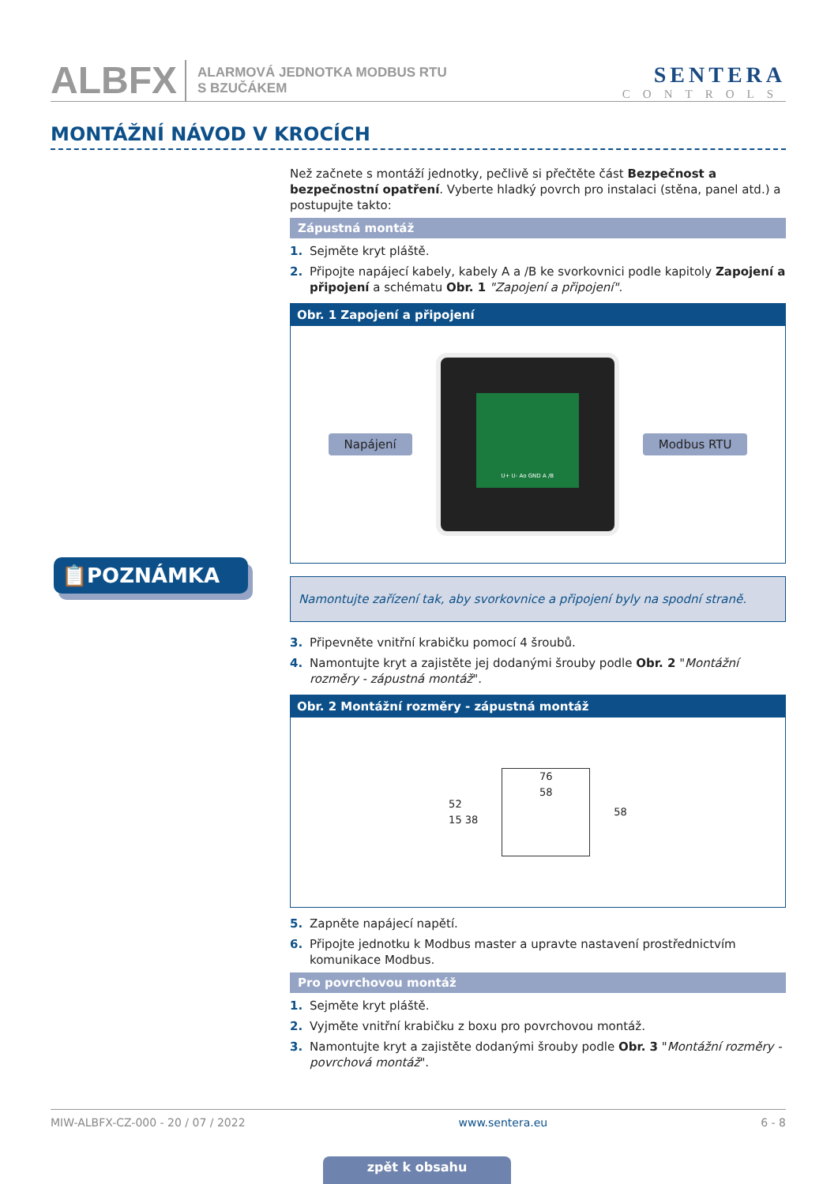ALBFX ALARMOVÁ JEDNOTKA MODBUS RTU
S BZUČÁKEM SENTERA
CONTROLS
MONTÁŽNÍ NÁVOD V KROCÍCH
📋POZNÁMKA
Než začnete s montáží jednotky, pečlivě si přečtěte část Bezpečnost a bezpečnostní opatření. Vyberte hladký povrch pro instalaci (stěna, panel atd.) a postupujte takto:
Zápustná montáž
1. Sejměte kryt pláště.
2. Připojte napájecí kabely, kabely A a /B ke svorkovnici podle kapitoly Zapojení a připojení a schématu Obr. 1 "Zapojení a připojení".
Obr. 1 Zapojení a připojení
Napájení
U+ U- Ao GND A /B
Modbus RTU
Namontujte zařízení tak, aby svorkovnice a připojení byly na spodní straně.
3. Připevněte vnitřní krabičku pomocí 4 šroubů.
4. Namontujte kryt a zajistěte jej dodanými šrouby podle Obr. 2 "Montážní rozměry - zápustná montáž".
Obr. 2 Montážní rozměry - zápustná montáž
52
15 38
76
58
58
5. Zapněte napájecí napětí.
6. Připojte jednotku k Modbus master a upravte nastavení prostřednictvím komunikace Modbus.
Pro povrchovou montáž
1. Sejměte kryt pláště.
2. Vyjměte vnitřní krabičku z boxu pro povrchovou montáž.
3. Namontujte kryt a zajistěte dodanými šrouby podle Obr. 3 "Montážní rozměry - povrchová montáž".
MIW-ALBFX-CZ-000 - 20 / 07 / 2022 www.sentera.eu 6 - 8
zpět k obsahu